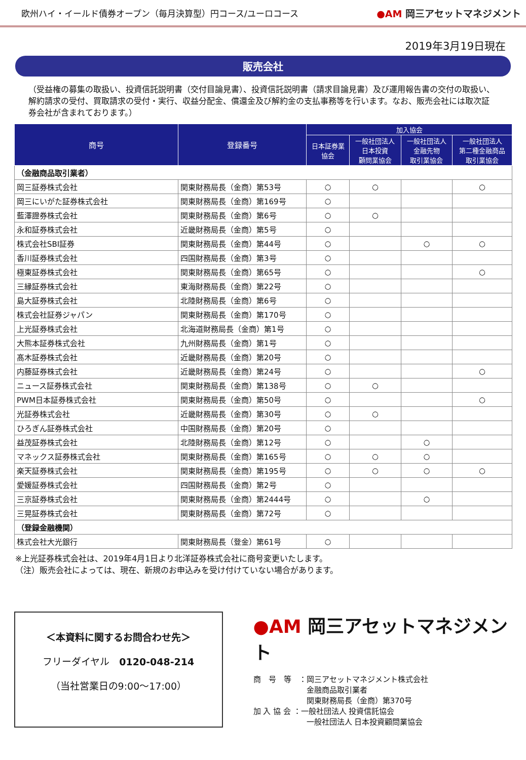欧州ハイ・イールド債券オープン（毎月決算型）円コース/ユーロコース
●AM 岡三アセットマネジメント
2019年3月19日現在
販売会社
（受益権の募集の取扱い、投資信託説明書（交付目論見書）、投資信託説明書（請求目論見書）及び運用報告書の交付の取扱い、解約請求の受付、買取請求の受付・実行、収益分配金、償還金及び解約金の支払事務等を行います。なお、販売会社には取次証券会社が含まれております。）
| 商号 | 登録番号 | 加入協会 | | | |
| --- | --- | --- | --- | --- | --- |
| | | 日本証券業 協会 | 一般社団法人 日本投資 顧問業協会 | 一般社団法人 金融先物 取引業協会 | 一般社団法人 第二種金融商品 取引業協会 |
| （金融商品取引業者） | | | | | |
| 岡三証券株式会社 | 関東財務局長（金商）第53号 | ○ | ○ | | ○ |
| 岡三にいがた証券株式会社 | 関東財務局長（金商）第169号 | ○ | | | |
| 藍澤證券株式会社 | 関東財務局長（金商）第6号 | ○ | ○ | | |
| 永和証券株式会社 | 近畿財務局長（金商）第5号 | ○ | | | |
| 株式会社SBI証券 | 関東財務局長（金商）第44号 | ○ | | ○ | ○ |
| 香川証券株式会社 | 四国財務局長（金商）第3号 | ○ | | | |
| 極東証券株式会社 | 関東財務局長（金商）第65号 | ○ | | | ○ |
| 三縁証券株式会社 | 東海財務局長（金商）第22号 | ○ | | | |
| 島大証券株式会社 | 北陸財務局長（金商）第6号 | ○ | | | |
| 株式会社証券ジャパン | 関東財務局長（金商）第170号 | ○ | | | |
| 上光証券株式会社 | 北海道財務局長（金商）第1号 | ○ | | | |
| 大熊本証券株式会社 | 九州財務局長（金商）第1号 | ○ | | | |
| 髙木証券株式会社 | 近畿財務局長（金商）第20号 | ○ | | | |
| 内藤証券株式会社 | 近畿財務局長（金商）第24号 | ○ | | | ○ |
| ニュース証券株式会社 | 関東財務局長（金商）第138号 | ○ | ○ | | |
| PWM日本証券株式会社 | 関東財務局長（金商）第50号 | ○ | | | ○ |
| 光証券株式会社 | 近畿財務局長（金商）第30号 | ○ | ○ | | |
| ひろぎん証券株式会社 | 中国財務局長（金商）第20号 | ○ | | | |
| 益茂証券株式会社 | 北陸財務局長（金商）第12号 | ○ | | ○ | |
| マネックス証券株式会社 | 関東財務局長（金商）第165号 | ○ | ○ | ○ | |
| 楽天証券株式会社 | 関東財務局長（金商）第195号 | ○ | ○ | ○ | ○ |
| 愛媛証券株式会社 | 四国財務局長（金商）第2号 | ○ | | | |
| 三京証券株式会社 | 関東財務局長（金商）第2444号 | ○ | | ○ | |
| 三晃証券株式会社 | 関東財務局長（金商）第72号 | ○ | | | |
| （登録金融機関） | | | | | |
| 株式会社大光銀行 | 関東財務局長（登金）第61号 | ○ | | | |
※上光証券株式会社は、2019年4月1日より北洋証券株式会社に商号変更いたします。
（注）販売会社によっては、現在、新規のお申込みを受け付けていない場合があります。
＜本資料に関するお問合わせ先＞
フリーダイヤル　0120-048-214
（当社営業日の9:00～17:00）
●AM 岡三アセットマネジメント
商　号　等　：岡三アセットマネジメント株式会社
　　　　　　　金融商品取引業者
　　　　　　　関東財務局長（金商）第370号
加 入 協 会 ：一般社団法人 投資信託協会
　　　　　　　一般社団法人 日本投資顧問業協会